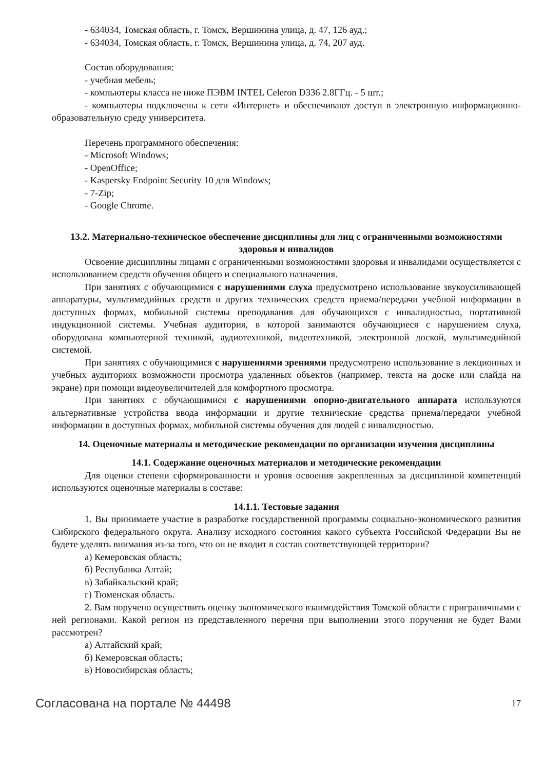- 634034, Томская область, г. Томск, Вершинина улица, д. 47, 126 ауд.;
- 634034, Томская область, г. Томск, Вершинина улица, д. 74, 207 ауд.
Состав оборудования:
- учебная мебель;
- компьютеры класса не ниже ПЭВМ INTEL Celeron D336 2.8ГГц. - 5 шт.;
- компьютеры подключены к сети «Интернет» и обеспечивают доступ в электронную информационно-образовательную среду университета.
Перечень программного обеспечения:
- Microsoft Windows;
- OpenOffice;
- Kaspersky Endpoint Security 10 для Windows;
- 7-Zip;
- Google Chrome.
13.2. Материально-техническое обеспечение дисциплины для лиц с ограниченными возможностями здоровья и инвалидов
Освоение дисциплины лицами с ограниченными возможностями здоровья и инвалидами осуществляется с использованием средств обучения общего и специального назначения.
При занятиях с обучающимися с нарушениями слуха предусмотрено использование звукоусиливающей аппаратуры, мультимедийных средств и других технических средств приема/передачи учебной информации в доступных формах, мобильной системы преподавания для обучающихся с инвалидностью, портативной индукционной системы. Учебная аудитория, в которой занимаются обучающиеся с нарушением слуха, оборудована компьютерной техникой, аудиотехникой, видеотехникой, электронной доской, мультимедийной системой.
При занятиях с обучающимися с нарушениями зрениями предусмотрено использование в лекционных и учебных аудиториях возможности просмотра удаленных объектов (например, текста на доске или слайда на экране) при помощи видеоувеличителей для комфортного просмотра.
При занятиях с обучающимися с нарушениями опорно-двигательного аппарата используются альтернативные устройства ввода информации и другие технические средства приема/передачи учебной информации в доступных формах, мобильной системы обучения для людей с инвалидностью.
14. Оценочные материалы и методические рекомендации по организации изучения дисциплины
14.1. Содержание оценочных материалов и методические рекомендации
Для оценки степени сформированности и уровня освоения закрепленных за дисциплиной компетенций используются оценочные материалы в составе:
14.1.1. Тестовые задания
1. Вы принимаете участие в разработке государственной программы социально-экономического развития Сибирского федерального округа. Анализу исходного состояния какого субъекта Российской Федерации Вы не будете уделять внимания из-за того, что он не входит в состав соответствующей территории?
а) Кемеровская область;
б) Республика Алтай;
в) Забайкальский край;
г) Тюменская область.
2. Вам поручено осуществить оценку экономического взаимодействия Томской области с приграничными с ней регионами. Какой регион из представленного перечня при выполнении этого поручения не будет Вами рассмотрен?
а) Алтайский край;
б) Кемеровская область;
в) Новосибирская область;
Согласована на портале № 44498 17